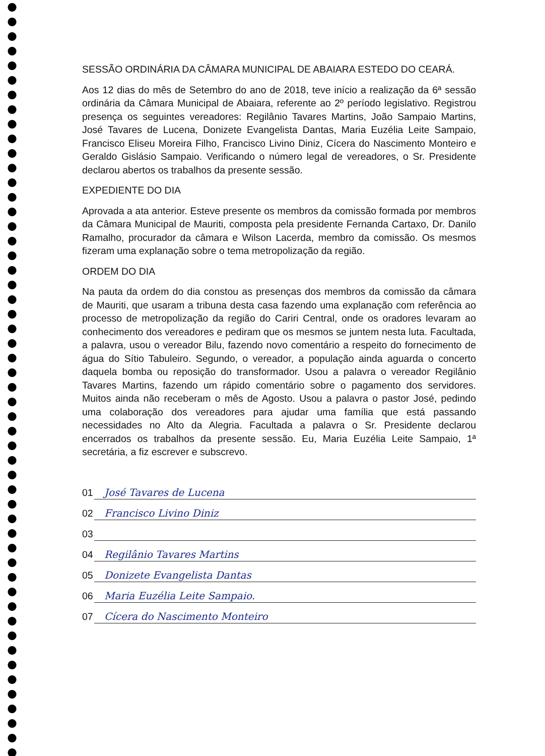SESSÃO ORDINÁRIA DA CÂMARA MUNICIPAL DE ABAIARA ESTEDO DO CEARÁ.
Aos 12 dias do mês de Setembro do ano de 2018, teve início a realização da 6ª sessão ordinária da Câmara Municipal de Abaiara, referente ao 2º período legislativo. Registrou presença os seguintes vereadores: Regilânio Tavares Martins, João Sampaio Martins, José Tavares de Lucena, Donizete Evangelista Dantas, Maria Euzélia Leite Sampaio, Francisco Eliseu Moreira Filho, Francisco Livino Diniz, Cícera do Nascimento Monteiro e Geraldo Gislásio Sampaio. Verificando o número legal de vereadores, o Sr. Presidente declarou abertos os trabalhos da presente sessão.
EXPEDIENTE DO DIA
Aprovada a ata anterior. Esteve presente os membros da comissão formada por membros da Câmara Municipal de Mauriti, composta pela presidente Fernanda Cartaxo, Dr. Danilo Ramalho, procurador da câmara e Wilson Lacerda, membro da comissão. Os mesmos fizeram uma explanação sobre o tema metropolização da região.
ORDEM DO DIA
Na pauta da ordem do dia constou as presenças dos membros da comissão da câmara de Mauriti, que usaram a tribuna desta casa fazendo uma explanação com referência ao processo de metropolização da região do Cariri Central, onde os oradores levaram ao conhecimento dos vereadores e pediram que os mesmos se juntem nesta luta. Facultada, a palavra, usou o vereador Bilu, fazendo novo comentário a respeito do fornecimento de água do Sítio Tabuleiro. Segundo, o vereador, a população ainda aguarda o concerto daquela bomba ou reposição do transformador. Usou a palavra o vereador Regilânio Tavares Martins, fazendo um rápido comentário sobre o pagamento dos servidores. Muitos ainda não receberam o mês de Agosto. Usou a palavra o pastor José, pedindo uma colaboração dos vereadores para ajudar uma família que está passando necessidades no Alto da Alegria. Facultada a palavra o Sr. Presidente declarou encerrados os trabalhos da presente sessão. Eu, Maria Euzélia Leite Sampaio, 1ª secretária, a fiz escrever e subscrevo.
01
José Tavares de Lucena
02
Francisco Livino Diniz
03
04
Regilânio Tavares Martins
05
Donizete Evangelista Dantas
06
Maria Euzélia Leite Sampaio.
07
Cícera do Nascimento Monteiro